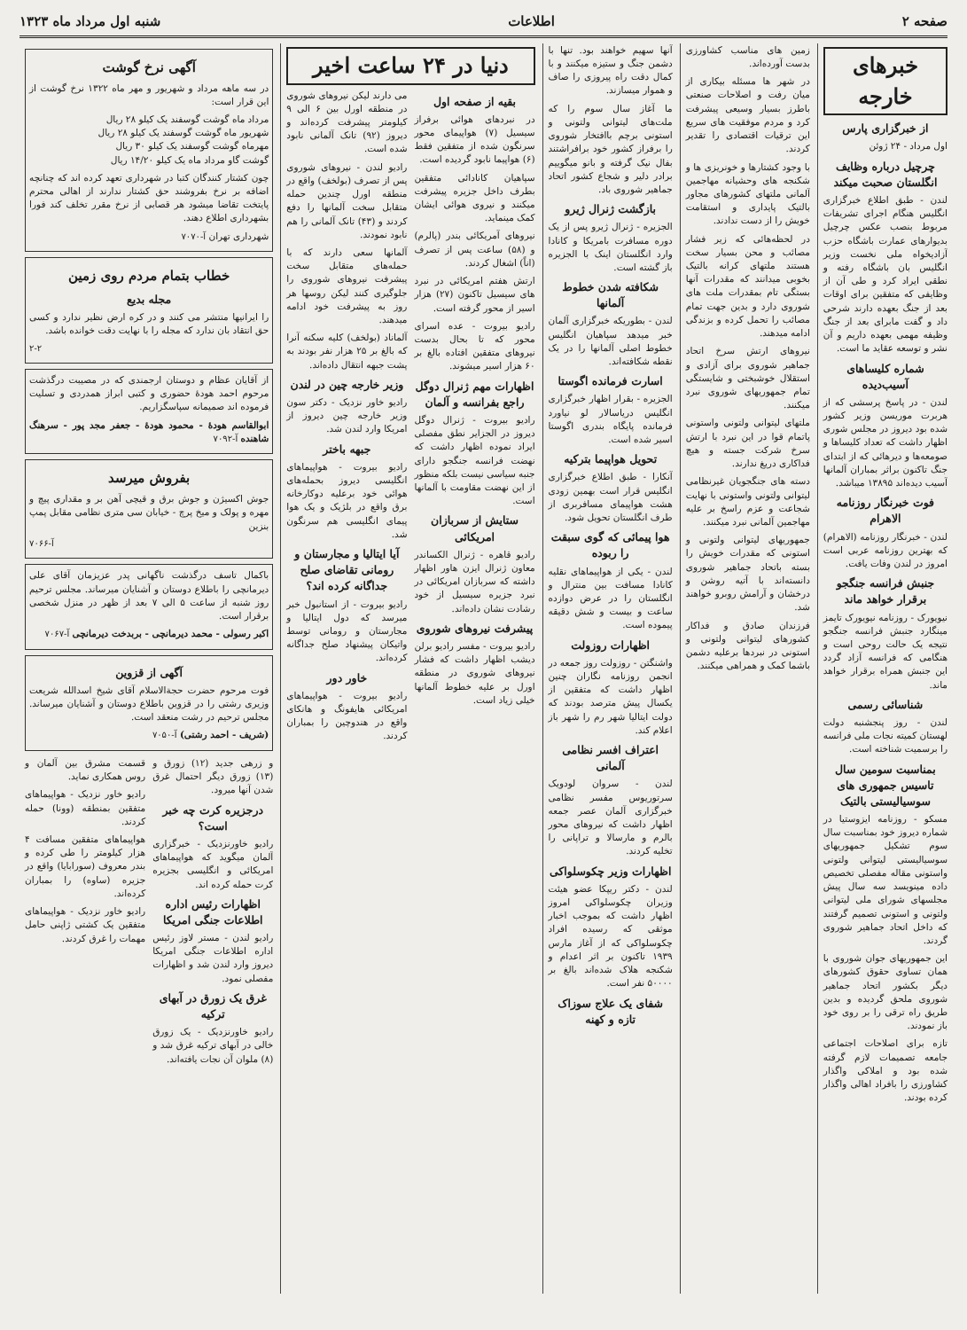صفحه ۲ اطلاعات شنبه اول مرداد ماه ۱۳۲۳
خبرهای خارجه
از خبرگزاری پارس
اول مرداد - ۲۴ ژوئن
چرچیل درباره وظایف انگلستان صحبت میکند
لندن - طبق اطلاع خبرگزاری انگلیس هنگام اجرای تشریفات مربوط بنصب عکس چرچیل بدیوارهای عمارت باشگاه حزب آزادیخواه ملی نخست وزیر انگلیس بان باشگاه رفته و نطقی ایراد کرد و طی آن از وظایفی که متفقین برای اوقات بعد از جنگ بعهده دارند شرحی داد و گفت مابرای بعد از جنگ وظیفه مهمی بعهده داریم و آن نشر و توسعه عقاید ما است.
شماره کلیساهای آسیب‌دیده
لندن - در پاسخ پرسشی که از هربرت موریسن وزیر کشور شده بود دیروز در مجلس شوری اظهار داشت که تعداد کلیساها و صومعه‌ها و دیرهائی که از ابتدای جنگ تاکنون براثر بمباران آلمانها آسیب دیده‌اند ۱۳۸۹۵ میباشد.
فوت خبرنگار روزنامه الاهرام
لندن - خبرنگار روزنامه (الاهرام) که بهترین روزنامه عربی است امروز در لندن وفات یافت.
جنبش فرانسه جنگجو برقرار خواهد ماند
نیویورک - روزنامه نیویورک تایمز مینگارد جنبش فرانسه جنگجو نتیجه یک حالت روحی است و هنگامی که فرانسه آزاد گردد این جنبش همراه برقرار خواهد ماند.
شناسائی رسمی
لندن - روز پنجشنبه دولت لهستان کمیته نجات ملی فرانسه را برسمیت شناخته است.
بمناسبت سومین سال تاسیس جمهوری های سوسیالیستی بالتیک
مسکو - روزنامه ایزوستیا در شماره دیروز خود بمناسبت سال سوم تشکیل جمهوریهای سوسیالیستی لیتوانی ولتونی واستونی مقاله مفصلی تخصیص داده مینویسد سه سال پیش مجلسهای شورای ملی لیتوانی ولتونی و استونی تصمیم گرفتند که داخل اتحاد جماهیر شوروی گردند.
این جمهوریهای جوان شوروی با همان تساوی حقوق کشورهای دیگر بکشور اتحاد جماهیر شوروی ملحق گردیده و بدین طریق راه ترقی را بر روی خود باز نمودند.
تازه برای اصلاحات اجتماعی جامعه تصمیمات لازم گرفته شده بود و املاکی واگذار کشاورزی را بافراد اهالی واگذار کرده بودند.
زمین های مناسب کشاورزی بدست آورده‌اند.
در شهر ها مسئله بیکاری از میان رفت و اصلاحات صنعتی باطرز بسیار وسیعی پیشرفت کرد و مردم موفقیت های سریع این ترقیات اقتصادی را تقدیر کردند.
با وجود کشتارها و خونریزی ها و شکنجه های وحشیانه مهاجمین آلمانی ملتهای کشورهای مجاور بالتیک پایداری و استقامت خویش را از دست ندادند.
در لحظه‌هائی که زیر فشار مصائب و محن بسیار سخت هستند ملتهای کرانه بالتیک بخوبی میدانند که مقدرات آنها بستگی تام بمقدرات ملت های شوروی دارد و بدین جهت تمام مصائب را تحمل کرده و بزندگی ادامه میدهند.
نیروهای ارتش سرخ اتحاد جماهیر شوروی برای آزادی و استقلال خوشبختی و شایستگی تمام جمهوریهای شوروی نبرد میکنند.
ملتهای لیتوانی ولتونی واستونی پاتمام قوا در این نبرد با ارتش سرخ شرکت جسته و هیچ فداکاری دریغ ندارند.
دسته های جنگجویان غیرنظامی لیتوانی ولتونی واستونی با نهایت شجاعت و عزم راسخ بر علیه مهاجمین آلمانی نبرد میکنند.
جمهوریهای لیتوانی ولتونی و استونی که مقدرات خویش را بسته باتحاد جماهیر شوروی دانسته‌اند با آتیه روشن و درخشان و آرامش روبرو خواهند شد.
فرزندان صادق و فداکار کشورهای لیتوانی ولتونی و استونی در نبردها برعلیه دشمن باشما کمک و همراهی میکنند.
آنها سهیم خواهند بود. تنها با دشمن جنگ و ستیزه میکنند و با کمال دقت راه پیروزی را صاف و هموار میسازند.
ما آغاز سال سوم را که ملت‌های لیتوانی ولتونی و استونی برچم باافتخار شوروی را برفراز کشور خود برافراشتند بفال نیک گرفته و بانو میگوییم برادر دلیر و شجاع کشور اتحاد جماهیر شوروی باد.
بازگشت ژنرال ژیرو
الجزیره - ژنرال ژیرو پس از یک دوره مسافرت بامریکا و کانادا وارد انگلستان اینک با الجزیره باز گشته است.
شکافته شدن خطوط آلمانها
لندن - بطوریکه خبرگزاری آلمان خبر میدهد سپاهیان انگلیس خطوط اصلی آلمانها را در یک نقطه شکافته‌اند.
اسارت فرمانده اگوستا
الجزیره - بقرار اظهار خبرگزاری انگلیس دریاسالار لو نیاورد فرمانده پایگاه بندری اگوستا اسیر شده است.
تحویل هواپیما بترکیه
آنکارا - طبق اطلاع خبرگزاری انگلیس قرار است بهمین زودی هشت هواپیمای مسافربری از طرف انگلستان تحویل شود.
هوا پیمائی که گوی سبقت را ربوده
لندن - یکی از هواپیماهای نقلیه کانادا مسافت بین منترال و انگلستان را در عرض دوازده ساعت و بیست و شش دقیقه پیموده است.
اظهارات روزولت
واشنگتن - روزولت روز جمعه در انجمن روزنامه نگاران چنین اظهار داشت که متفقین از یکسال پیش مترصد بودند که دولت ایتالیا شهر رم را شهر باز اعلام کند.
اعتراف افسر نظامی آلمانی
لندن - سروان لودویک سرتوریوس مفسر نظامی خبرگزاری آلمان عصر جمعه اظهار داشت که نیروهای محور بالرم و مارسالا و تراپانی را تخلیه کردند.
اظهارات وزیر چکوسلواکی
لندن - دکتر ریپکا عضو هیئت وزیران چکوسلواکی امروز اظهار داشت که بموجب اخبار موثقی که رسیده افراد چکوسلواکی که از آغاز مارس ۱۹۳۹ تاکنون بر اثر اعدام و شکنجه هلاک شده‌اند بالغ بر ۵۰۰۰۰ نفر است.
شفای یک علاج سوزاک تازه و کهنه
دنیا در ۲۴ ساعت اخیر
بقیه از صفحه اول
در نبردهای هوائی برفراز سیسیل (۷) هواپیمای محور سرنگون شده از متفقین فقط (۶) هواپیما نابود گردیده است.
سپاهیان کانادائی متفقین بطرف داخل جزیره پیشرفت میکنند و نیروی هوائی ایشان کمک مینماید.
نیروهای آمریکائی بندر (پالرم) و (۵۸) ساعت پس از تصرف (اناً) اشغال کردند.
ارتش هفتم امریکائی در نبرد های سیسیل تاکنون (۲۷) هزار اسیر از محور گرفته است.
رادیو بیروت - عده اسرای محور که تا بحال بدست نیروهای متفقین افتاده بالغ بر ۶۰ هزار اسیر میشوند.
اظهارات مهم ژنرال دوگل راجع بفرانسه و آلمان
رادیو بیروت - ژنرال دوگل دیروز در الجزایر نطق مفصلی ایراد نموده اظهار داشت که نهضت فرانسه جنگجو دارای جنبه سیاسی نیست بلکه منظور از این نهضت مقاومت با آلمانها است.
ستایش از سربازان امریکائی
رادیو قاهره - ژنرال الکساندر معاون ژنرال ایزن هاور اظهار داشته که سربازان امریکائی در نبرد جزیره سیسیل از خود رشادت نشان داده‌اند.
پیشرفت نیروهای شوروی
رادیو بیروت - مفسر رادیو برلن دیشب اظهار داشت که فشار نیروهای شوروی در منطقه اورل بر علیه خطوط آلمانها خیلی زیاد است.
می دارند لیکن نیروهای شوروی در منطقه اورل بین ۶ الی ۹ کیلومتر پیشرفت کرده‌اند و دیروز (۹۲) تانک آلمانی نابود شده است.
رادیو لندن - نیروهای شوروی پس از تصرف (بولخف) واقع در منطقه اورل چندین حمله متقابل سخت آلمانها را دفع کردند و (۴۳) تانک آلمانی را هم نابود نمودند.
آلمانها سعی دارند که با حمله‌های متقابل سخت پیشرفت نیروهای شوروی را جلوگیری کنند لیکن روسها هر روز به پیشرفت خود ادامه میدهند.
آلماناد (بولخف) کلیه سکنه آنرا که بالغ بر ۲۵ هزار نفر بودند به پشت جبهه انتقال داده‌اند.
وزیر خارجه چین در لندن
رادیو خاور نزدیک - دکتر سون وزیر خارجه چین دیروز از امریکا وارد لندن شد.
جبهه باختر
رادیو بیروت - هواپیماهای انگلیسی دیروز بحمله‌های هوائی خود برعلیه دوکارخانه برق واقع در بلژیک و یک هوا پیمای انگلیسی هم سرنگون شد.
آیا ایتالیا و مجارستان و رومانی تقاضای صلح جداگانه کرده اند؟
رادیو بیروت - از استانبول خبر میرسد که دول ایتالیا و مجارستان و رومانی توسط واتیکان پیشنهاد صلح جداگانه کرده‌اند.
خاور دور
رادیو بیروت - هواپیماهای امریکائی هایفونگ و هانکای واقع در هندوچین را بمباران کردند.
آگهی نرخ گوشت
در سه ماهه مرداد و شهریور و مهر ماه ۱۳۲۲ نرخ گوشت از این قرار است:
مرداد ماه گوشت گوسفند یک کیلو ۲۸ ریال
شهریور ماه گوشت گوسفند یک کیلو ۲۸ ریال
مهرماه گوشت گوسفند یک کیلو ۳۰ ریال
گوشت گاو مرداد ماه یک کیلو ۱۴/۲۰ ریال
چون کشتار کنندگان کتبا در شهرداری تعهد کرده اند که چنانچه اضافه بر نرخ بفروشند حق کشتار ندارند از اهالی محترم پایتخت تقاضا میشود هر قصابی از نرخ مقرر تخلف کند فورا بشهرداری اطلاع دهند.
شهرداری تهران آ-۷۰۷۰
خطاب بتمام مردم روی زمین
مجله بدیع
را ایرانیها منتشر می کنند و در کره ارض نظیر ندارد و کسی حق انتقاد بان ندارد که مجله را با نهایت دقت خوانده باشد.
۲-۲
از آقایان عظام و دوستان ارجمندی که در مصیبت درگذشت مرحوم احمد هودهٔ حضوری و کتبی ابراز همدردی و تسلیت فرموده اند صمیمانه سپاسگزاریم.
ابوالقاسم هودهٔ - محمود هودهٔ - جعفر مجد پور - سرهنگ شاهنده آ-۷۰۹۲
بفروش میرسد
جوش اکسیژن و جوش برق و قیچی آهن بر و مقداری پیچ و مهره و پولک و میخ پرچ - خیابان سی متری نظامی مقابل پمپ بنزین
آ-۷۰۶۶
باکمال تاسف درگذشت ناگهانی پدر عزیزمان آقای علی دیرمانچی را باطلاع دوستان و آشنایان میرساند. مجلس ترحیم روز شنبه از ساعت ۵ الی ۷ بعد از ظهر در منزل شخصی برقرار است.
اکبر رسولی - محمد دیرمانچی - بربدخت دیرمانچی آ-۷۰۶۷
آگهی از قزوین
فوت مرحوم حضرت حجة‌الاسلام آقای شیخ اسدالله شریعت وزیری رشتی را در قزوین باطلاع دوستان و آشنایان میرساند. مجلس ترحیم در رشت منعقد است.
(شریف - احمد رشتی) آ-۷۰۵۰
و زرهی جدید (۱۲) زورق و (۱۳) زورق دیگر احتمال غرق شدن آنها میرود.
درجزیره کرت چه خبر است؟
رادیو خاورنزدیک - خبرگزاری آلمان میگوید که هواپیماهای امریکائی و انگلیسی بجزیره کرت حمله کرده اند.
اظهارات رئیس اداره اطلاعات جنگی امریکا
رادیو لندن - مستر لاوز رئیس اداره اطلاعات جنگی امریکا دیروز وارد لندن شد و اظهارات مفصلی نمود.
غرق یک زورق در آبهای ترکیه
رادیو خاورنزدیک - یک زورق خالی در آبهای ترکیه غرق شد و (۸) ملوان آن نجات یافته‌اند.
قسمت مشرق بین آلمان و روس همکاری نماید.
رادیو خاور نزدیک - هواپیماهای متفقین بمنطقه (وونا) حمله کردند.
هواپیماهای متفقین مسافت ۴ هزار کیلومتر را طی کرده و بندر معروف (سورابایا) واقع در جزیره (ساوه) را بمباران کرده‌اند.
رادیو خاور نزدیک - هواپیماهای متفقین یک کشتی ژاپنی حامل مهمات را غرق کردند.